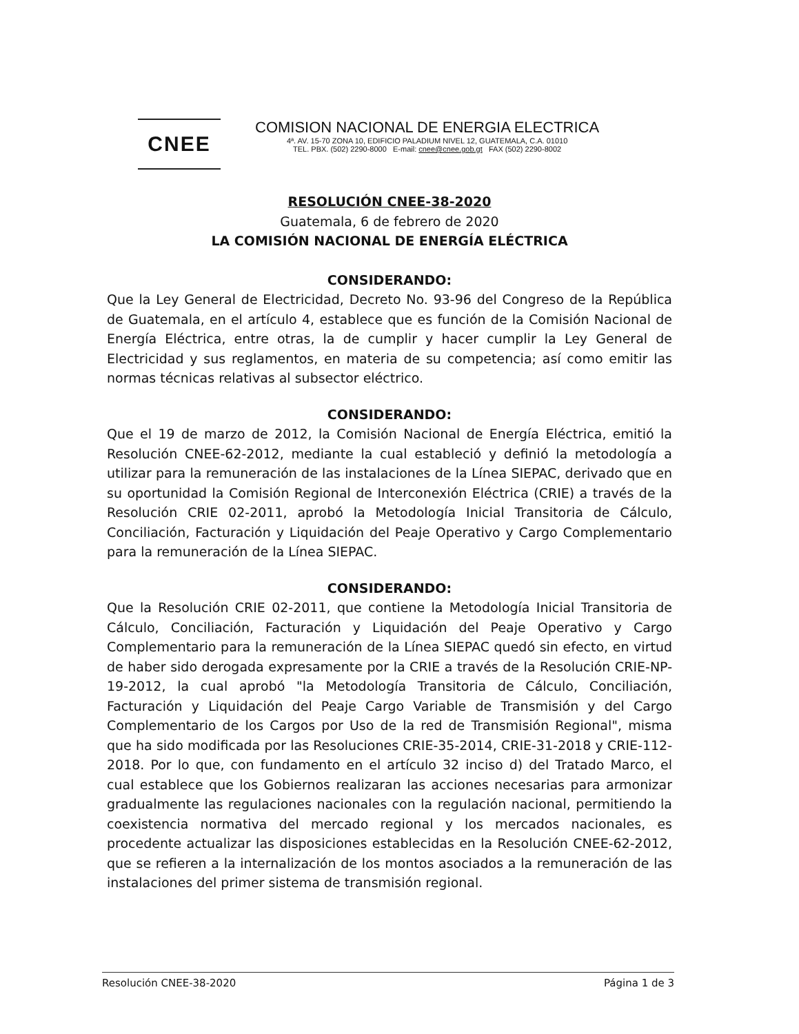CNEE
COMISION NACIONAL DE ENERGIA ELECTRICA
4ª. AV. 15-70 ZONA 10, EDIFICIO PALADIUM NIVEL 12, GUATEMALA, C.A. 01010
TEL. PBX. (502) 2290-8000 E-mail: cnee@cnee.gob.gt FAX (502) 2290-8002
RESOLUCIÓN CNEE-38-2020
Guatemala, 6 de febrero de 2020
LA COMISIÓN NACIONAL DE ENERGÍA ELÉCTRICA
CONSIDERANDO:
Que la Ley General de Electricidad, Decreto No. 93-96 del Congreso de la República de Guatemala, en el artículo 4, establece que es función de la Comisión Nacional de Energía Eléctrica, entre otras, la de cumplir y hacer cumplir la Ley General de Electricidad y sus reglamentos, en materia de su competencia; así como emitir las normas técnicas relativas al subsector eléctrico.
CONSIDERANDO:
Que el 19 de marzo de 2012, la Comisión Nacional de Energía Eléctrica, emitió la Resolución CNEE-62-2012, mediante la cual estableció y definió la metodología a utilizar para la remuneración de las instalaciones de la Línea SIEPAC, derivado que en su oportunidad la Comisión Regional de Interconexión Eléctrica (CRIE) a través de la Resolución CRIE 02-2011, aprobó la Metodología Inicial Transitoria de Cálculo, Conciliación, Facturación y Liquidación del Peaje Operativo y Cargo Complementario para la remuneración de la Línea SIEPAC.
CONSIDERANDO:
Que la Resolución CRIE 02-2011, que contiene la Metodología Inicial Transitoria de Cálculo, Conciliación, Facturación y Liquidación del Peaje Operativo y Cargo Complementario para la remuneración de la Línea SIEPAC quedó sin efecto, en virtud de haber sido derogada expresamente por la CRIE a través de la Resolución CRIE-NP-19-2012, la cual aprobó "la Metodología Transitoria de Cálculo, Conciliación, Facturación y Liquidación del Peaje Cargo Variable de Transmisión y del Cargo Complementario de los Cargos por Uso de la red de Transmisión Regional", misma que ha sido modificada por las Resoluciones CRIE-35-2014, CRIE-31-2018 y CRIE-112-2018. Por lo que, con fundamento en el artículo 32 inciso d) del Tratado Marco, el cual establece que los Gobiernos realizaran las acciones necesarias para armonizar gradualmente las regulaciones nacionales con la regulación nacional, permitiendo la coexistencia normativa del mercado regional y los mercados nacionales, es procedente actualizar las disposiciones establecidas en la Resolución CNEE-62-2012, que se refieren a la internalización de los montos asociados a la remuneración de las instalaciones del primer sistema de transmisión regional.
Resolución CNEE-38-2020 Página 1 de 3